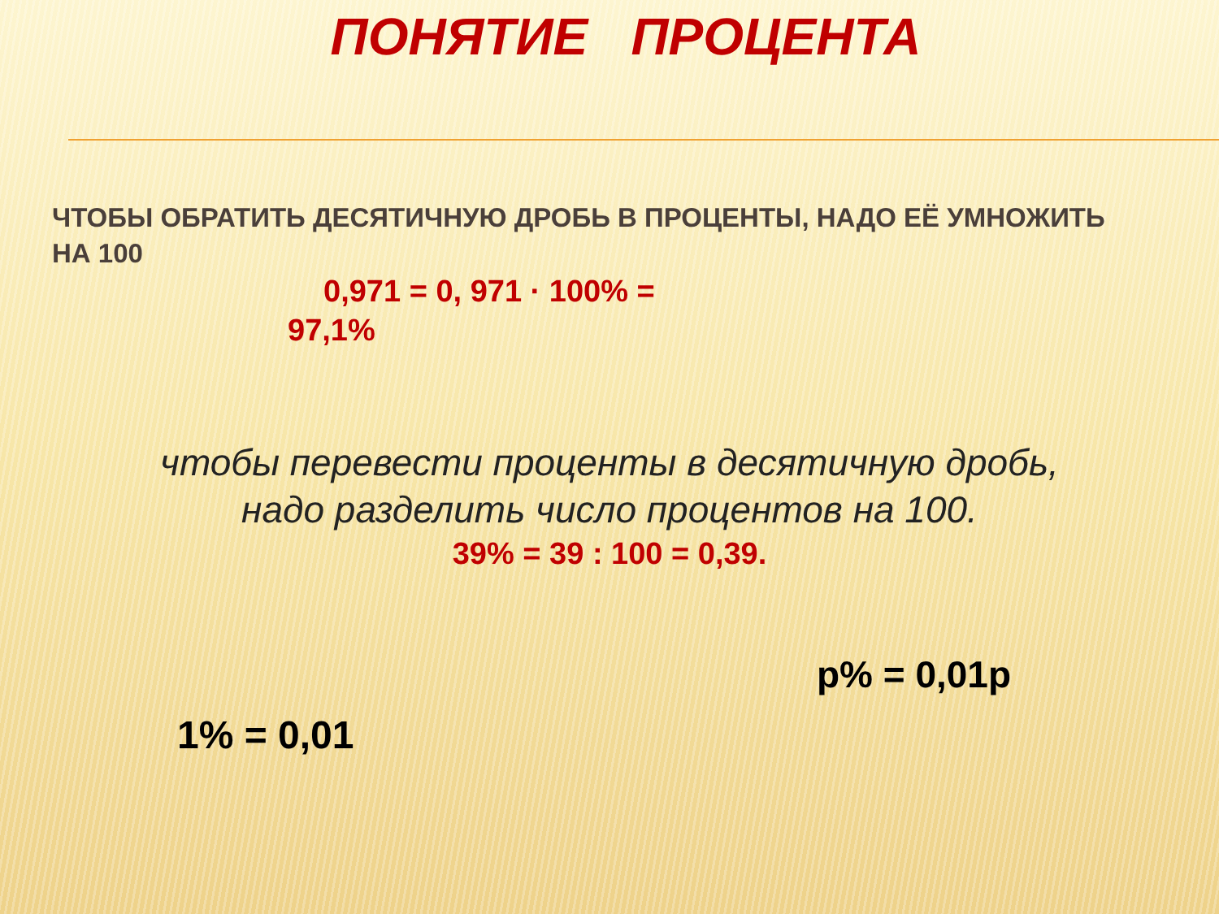ПОНЯТИЕ ПРОЦЕНТА
ЧТОБЫ ОБРАТИТЬ ДЕСЯТИЧНУЮ ДРОБЬ В ПРОЦЕНТЫ, НАДО ЕЁ УМНОЖИТЬ НА 100
0,971 = 0, 971 · 100% =
97,1%
чтобы перевести проценты в десятичную дробь,
надо разделить число процентов на 100.
39% = 39 : 100 = 0,39.
p% = 0,01p
1% = 0,01